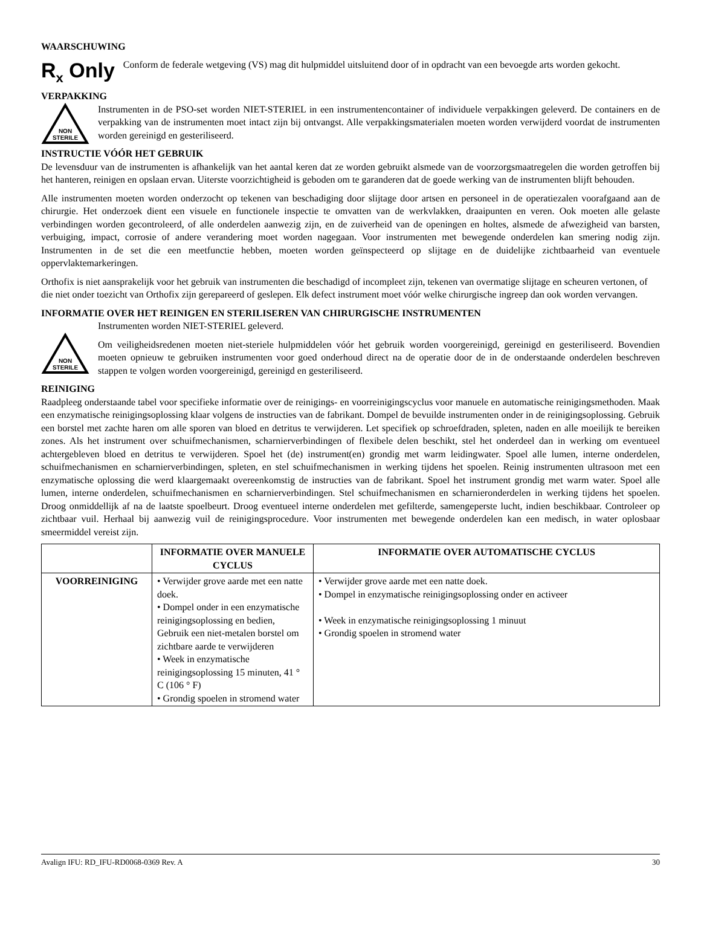WAARSCHUWING
R<sub>x</sub> Only
Conform de federale wetgeving (VS) mag dit hulpmiddel uitsluitend door of in opdracht van een bevoegde arts worden gekocht.
VERPAKKING
NON
STERILE
Instrumenten in de PSO-set worden NIET-STERIEL in een instrumentencontainer of individuele verpakkingen geleverd. De containers en de verpakking van de instrumenten moet intact zijn bij ontvangst. Alle verpakkingsmaterialen moeten worden verwijderd voordat de instrumenten worden gereinigd en gesteriliseerd.
INSTRUCTIE VÓÓR HET GEBRUIK
De levensduur van de instrumenten is afhankelijk van het aantal keren dat ze worden gebruikt alsmede van de voorzorgsmaatregelen die worden getroffen bij het hanteren, reinigen en opslaan ervan. Uiterste voorzichtigheid is geboden om te garanderen dat de goede werking van de instrumenten blijft behouden.
Alle instrumenten moeten worden onderzocht op tekenen van beschadiging door slijtage door artsen en personeel in de operatiezalen voorafgaand aan de chirurgie. Het onderzoek dient een visuele en functionele inspectie te omvatten van de werkvlakken, draaipunten en veren. Ook moeten alle gelaste verbindingen worden gecontroleerd, of alle onderdelen aanwezig zijn, en de zuiverheid van de openingen en holtes, alsmede de afwezigheid van barsten, verbuiging, impact, corrosie of andere verandering moet worden nagegaan. Voor instrumenten met bewegende onderdelen kan smering nodig zijn. Instrumenten in de set die een meetfunctie hebben, moeten worden geïnspecteerd op slijtage en de duidelijke zichtbaarheid van eventuele oppervlaktemarkeringen.
Orthofix is niet aansprakelijk voor het gebruik van instrumenten die beschadigd of incompleet zijn, tekenen van overmatige slijtage en scheuren vertonen, of die niet onder toezicht van Orthofix zijn gerepareerd of geslepen. Elk defect instrument moet vóór welke chirurgische ingreep dan ook worden vervangen.
INFORMATIE OVER HET REINIGEN EN STERILISEREN VAN CHIRURGISCHE INSTRUMENTEN
NON
STERILE
Instrumenten worden NIET-STERIEL geleverd.
Om veiligheidsredenen moeten niet-steriele hulpmiddelen vóór het gebruik worden voorgereinigd, gereinigd en gesteriliseerd. Bovendien moeten opnieuw te gebruiken instrumenten voor goed onderhoud direct na de operatie door de in de onderstaande onderdelen beschreven stappen te volgen worden voorgereinigd, gereinigd en gesteriliseerd.
REINIGING
Raadpleeg onderstaande tabel voor specifieke informatie over de reinigings- en voorreinigingscyclus voor manuele en automatische reinigingsmethoden. Maak een enzymatische reinigingsoplossing klaar volgens de instructies van de fabrikant. Dompel de bevuilde instrumenten onder in de reinigingsoplossing. Gebruik een borstel met zachte haren om alle sporen van bloed en detritus te verwijderen. Let specifiek op schroefdraden, spleten, naden en alle moeilijk te bereiken zones. Als het instrument over schuifmechanismen, scharnierverbindingen of flexibele delen beschikt, stel het onderdeel dan in werking om eventueel achtergebleven bloed en detritus te verwijderen. Spoel het (de) instrument(en) grondig met warm leidingwater. Spoel alle lumen, interne onderdelen, schuifmechanismen en scharnierverbindingen, spleten, en stel schuifmechanismen in werking tijdens het spoelen. Reinig instrumenten ultrasoon met een enzymatische oplossing die werd klaargemaakt overeenkomstig de instructies van de fabrikant. Spoel het instrument grondig met warm water. Spoel alle lumen, interne onderdelen, schuifmechanismen en scharnierverbindingen. Stel schuifmechanismen en scharnieronderdelen in werking tijdens het spoelen. Droog onmiddellijk af na de laatste spoelbeurt. Droog eventueel interne onderdelen met gefilterde, samengeperste lucht, indien beschikbaar. Controleer op zichtbaar vuil. Herhaal bij aanwezig vuil de reinigingsprocedure. Voor instrumenten met bewegende onderdelen kan een medisch, in water oplosbaar smeermiddel vereist zijn.
| | INFORMATIE OVER MANUELE CYCLUS | INFORMATIE OVER AUTOMATISCHE CYCLUS |
| --- | --- | --- |
| VOORREINIGING | • Verwijder grove aarde met een natte doek. • Dompel onder in een enzymatische reinigingsoplossing en bedien, Gebruik een niet-metalen borstel om zichtbare aarde te verwijderen • Week in enzymatische reinigingsoplossing 15 minuten, 41 ° C (106 ° F) • Grondig spoelen in stromend water | • Verwijder grove aarde met een natte doek. • Dompel in enzymatische reinigingsoplossing onder en activeer • Week in enzymatische reinigingsoplossing 1 minuut • Grondig spoelen in stromend water |
Avalign IFU: RD_IFU-RD0068-0369 Rev. A 30